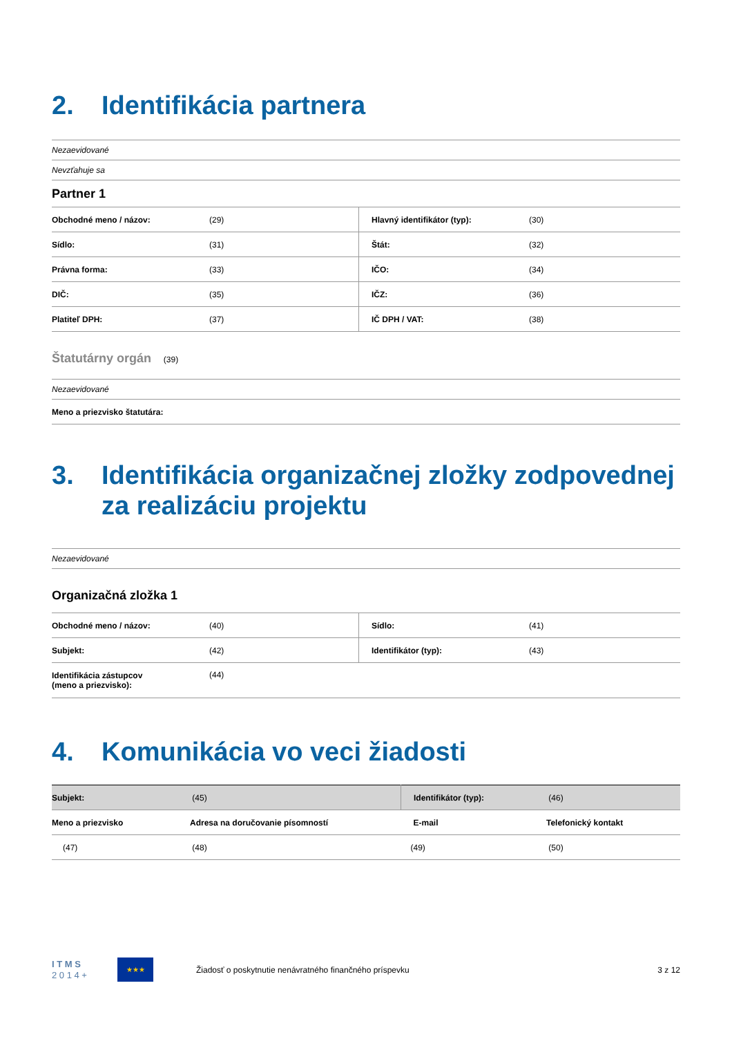2. Identifikácia partnera
| Nezaevidované |
| Nevzťahuje sa |
| Partner 1 |
| Obchodné meno / názov: | (29) | Hlavný identifikátor (typ): | (30) |
| Sídlo: | (31) | Štát: | (32) |
| Právna forma: | (33) | IČO: | (34) |
| DIČ: | (35) | IČZ: | (36) |
| Platiteľ DPH: | (37) | IČ DPH / VAT: | (38) |
Štatutárny orgán (39)
| Nezaevidované |
| Meno a priezvisko štatutára: |
3. Identifikácia organizačnej zložky zodpovednej za realizáciu projektu
| Nezaevidované |
Organizačná zložka 1
| Obchodné meno / názov: | (40) | Sídlo: | (41) |
| Subjekt: | (42) | Identifikátor (typ): | (43) |
| Identifikácia zástupcov (meno a priezvisko): | (44) | | |
4. Komunikácia vo veci žiadosti
| Subjekt: | (45) | | Identifikátor (typ): | (46) |
| Meno a priezvisko | Adresa na doručovanie písomností | | E-mail | Telefonický kontakt |
| (47) | (48) | | (49) | (50) |
I T M S
2 0 1 4 +
★★★
Žiadosť o poskytnutie nenávratného finančného príspevku
3 z 12